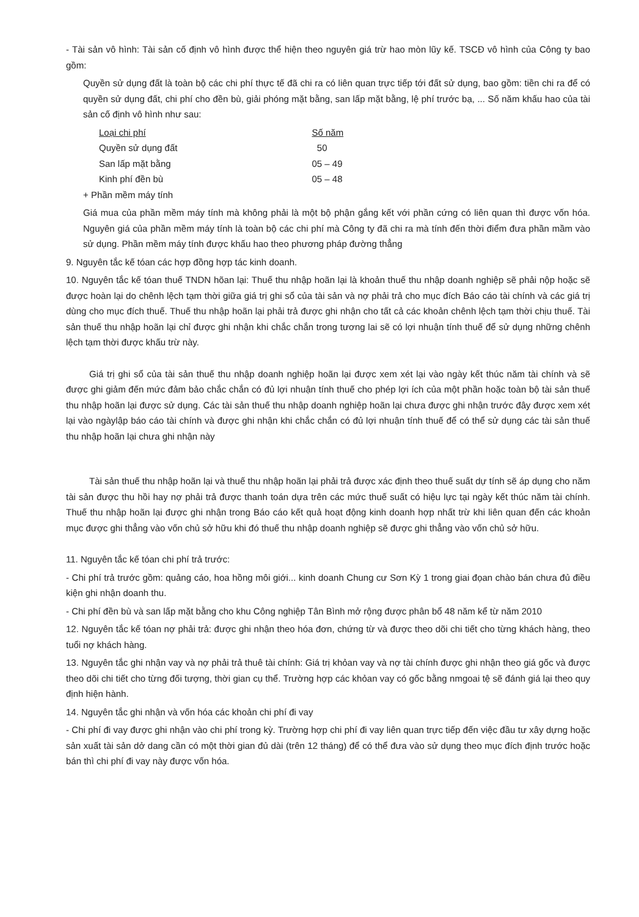- Tài sản vô hình: Tài sản cố định vô hình được thể hiện theo nguyên giá trừ hao mòn lũy kế. TSCĐ vô hình của Công ty bao gồm:
Quyền sử dụng đất là toàn bộ các chi phí thực tế đã chi ra có liên quan trực tiếp tới đất sử dụng, bao gồm: tiền chi ra để có quyền sử dụng đất, chi phí cho đền bù, giải phóng mặt bằng, san lấp mặt bằng, lệ phí trước bạ, ... Số năm khấu hao của tài sản cố định vô hình như sau:
| Loại chi phí | Số năm |
| --- | --- |
| Quyền sử dụng đất | 50 |
| San lấp mặt bằng | 05 – 49 |
| Kinh phí đền bù | 05 – 48 |
+ Phần mềm máy tính
Giá mua của phần mềm máy tính mà không phải là một bộ phận gắng kết với phần cứng có liên quan thì được vốn hóa. Nguyên giá của phần mềm máy tính là toàn bộ các chi phí mà Công ty đã chi ra mà tính đến thời điểm đưa phần mầm vào sử dụng. Phần mềm máy tính được khấu hao theo phương pháp đường thẳng
9. Nguyên tắc kế tóan các hợp đồng hợp tác kinh doanh.
10. Nguyên tắc kế tóan thuế TNDN hõan lại: Thuế thu nhập hoãn lại là khoản thuế thu nhập doanh nghiệp sẽ phải nộp hoặc sẽ được hoàn lại do chênh lệch tạm thời giữa giá trị ghi sổ của tài sản và nợ phải trả cho mục đích Báo cáo tài chính và các giá trị dùng cho mục đích thuế. Thuế thu nhập hoãn lại phải trả được ghi nhận cho tất cả các khoản chênh lệch tạm thời chịu thuế. Tài sản thuế thu nhập hoãn lại chỉ được ghi nhận khi chắc chắn trong tương lai sẽ có lợi nhuận tính thuế để sử dụng những chênh lệch tạm thời được khấu trừ này.
Giá trị ghi sổ của tài sản thuế thu nhập doanh nghiệp hoãn lại được xem xét lại vào ngày kết thúc năm tài chính và sẽ được ghi giảm đến mức đảm bảo chắc chắn có đủ lợi nhuận tính thuế cho phép lợi ích của một phần hoặc toàn bộ tài sản thuế thu nhập hoãn lại được sử dụng. Các tài sản thuế thu nhập doanh nghiệp hoãn lại chưa được ghi nhận trước đây được xem xét lại vào ngàylập báo cáo tài chính và được ghi nhận khi chắc chắn có đủ lợi nhuận tính thuế để có thể sử dụng các tài sản thuế thu nhập hoãn lại chưa ghi nhận này
Tài sản thuế thu nhập hoãn lại và thuế thu nhập hoãn lại phải trả được xác định theo thuế suất dự tính sẽ áp dụng cho năm tài sản được thu hồi hay nợ phải trả được thanh toán dựa trên các mức thuế suất có hiệu lực tại ngày kết thúc năm tài chính. Thuế thu nhập hoãn lại được ghi nhận trong Báo cáo kết quả hoạt động kinh doanh hợp nhất trừ khi liên quan đến các khoản mục được ghi thẳng vào vốn chủ sở hữu khi đó thuế thu nhập doanh nghiệp sẽ được ghi thẳng vào vốn chủ sở hữu.
11. Nguyên tắc kế tóan chi phí trả trước:
- Chi phí trả trước gồm: quảng cáo, hoa hồng môi giới... kinh doanh Chung cư Sơn Kỳ 1 trong giai đọan chào bán chưa đủ điều kiện ghi nhận doanh thu.
- Chi phí đền bù và san lấp mặt bằng cho khu Công nghiệp Tân Bình mở rộng được phân bổ 48 năm kể từ năm 2010
12. Nguyên tắc kế tóan nợ phải trả: được ghi nhận theo hóa đơn, chứng từ và được theo dõi chi tiết cho từng khách hàng, theo tuổi nợ khách hàng.
13. Nguyên tắc ghi nhận vay và nợ phải trả thuê tài chính: Giá trị khỏan vay và nợ tài chính được ghi nhận theo giá gốc và được theo dõi chi tiết cho từng đối tượng, thời gian cụ thể. Trường hợp các khỏan vay có gốc bằng nmgoai tệ sẽ đánh giá lại theo quy định hiện hành.
14. Nguyên tắc ghi nhận và vốn hóa các khoản chi phí đi vay
- Chi phí đi vay được ghi nhận vào chi phí trong kỳ. Trường hợp chi phí đi vay liên quan trực tiếp đến việc đầu tư xây dựng hoặc sản xuất tài sản dở dang cần có một thời gian đủ dài (trên 12 tháng) để có thể đưa vào sử dụng theo mục đích định trước hoặc bán thì chi phí đi vay này được vốn hóa.